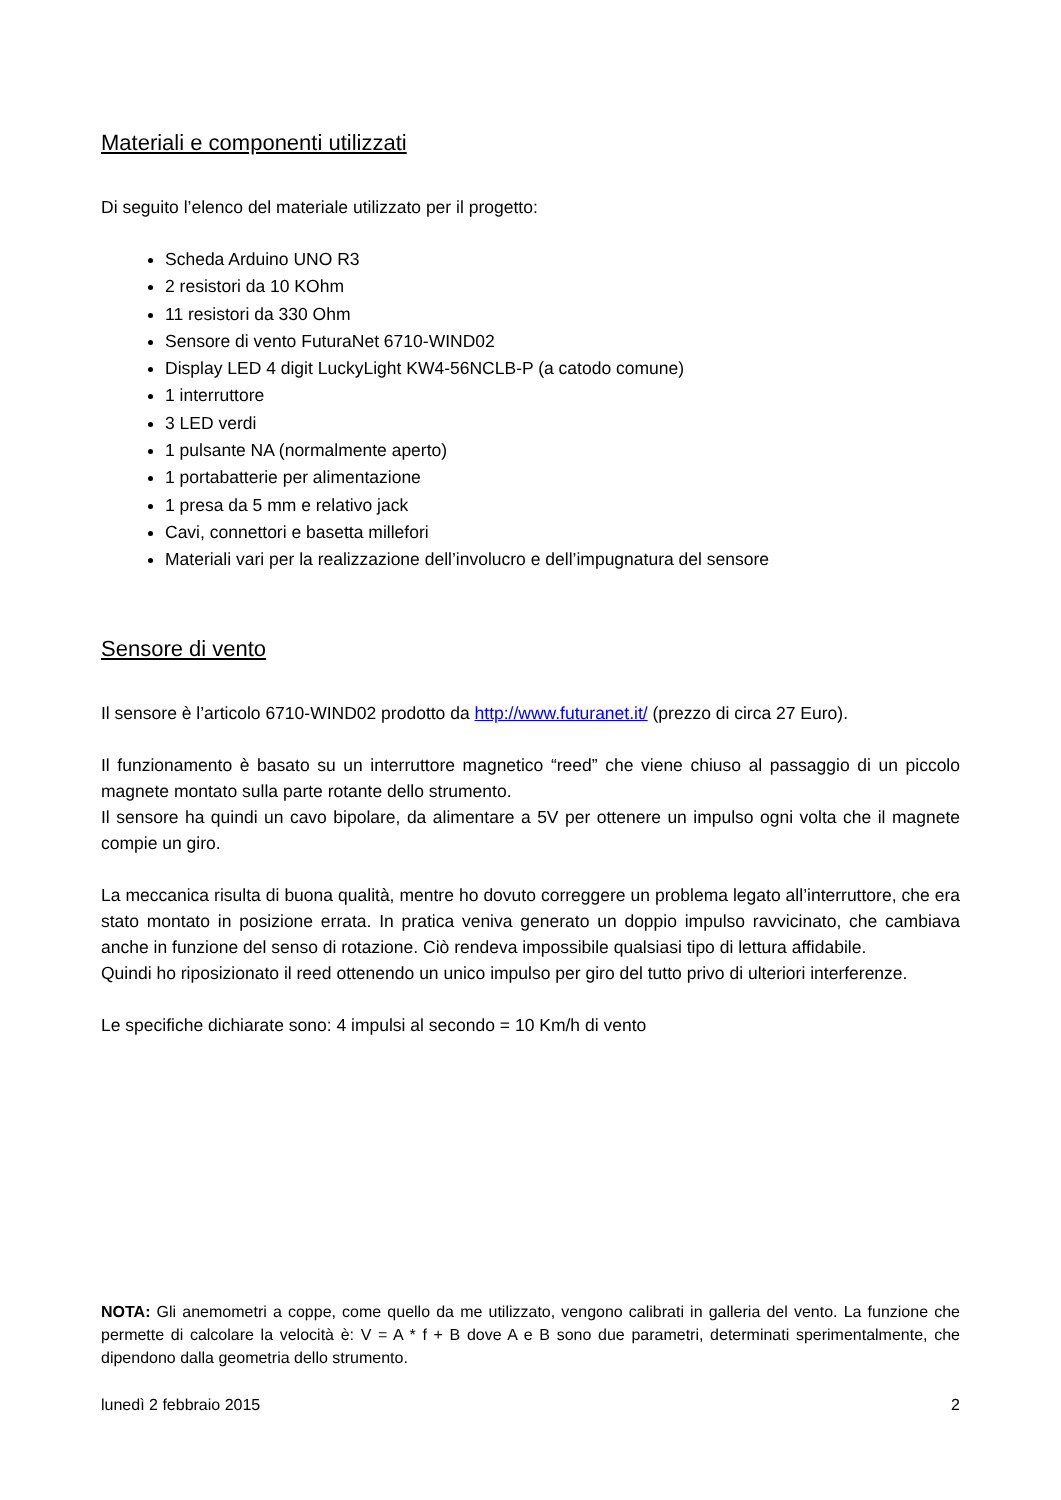Materiali e componenti utilizzati
Di seguito l’elenco del materiale utilizzato per il progetto:
Scheda Arduino UNO R3
2 resistori da 10 KOhm
11 resistori da 330 Ohm
Sensore di vento FuturaNet 6710-WIND02
Display LED 4 digit LuckyLight KW4-56NCLB-P (a catodo comune)
1 interruttore
3 LED verdi
1 pulsante NA (normalmente aperto)
1 portabatterie per alimentazione
1 presa da 5 mm e relativo jack
Cavi, connettori e basetta millefori
Materiali vari per la realizzazione dell’involucro e dell’impugnatura del sensore
Sensore di vento
Il sensore è l’articolo 6710-WIND02 prodotto da http://www.futuranet.it/ (prezzo di circa 27 Euro).
Il funzionamento è basato su un interruttore magnetico “reed” che viene chiuso al passaggio di un piccolo magnete montato sulla parte rotante dello strumento.
Il sensore ha quindi un cavo bipolare, da alimentare a 5V per ottenere un impulso ogni volta che il magnete compie un giro.
La meccanica risulta di buona qualità, mentre ho dovuto correggere un problema legato all’interruttore, che era stato montato in posizione errata. In pratica veniva generato un doppio impulso ravvicinato, che cambiava anche in funzione del senso di rotazione. Ciò rendeva impossibile qualsiasi tipo di lettura affidabile.
Quindi ho riposizionato il reed ottenendo un unico impulso per giro del tutto privo di ulteriori interferenze.
Le specifiche dichiarate sono: 4 impulsi al secondo = 10 Km/h di vento
NOTA: Gli anemometri a coppe, come quello da me utilizzato, vengono calibrati in galleria del vento. La funzione che permette di calcolare la velocità è: V = A * f + B dove A e B sono due parametri, determinati sperimentalmente, che dipendono dalla geometria dello strumento.
lunedì 2 febbraio 2015 2